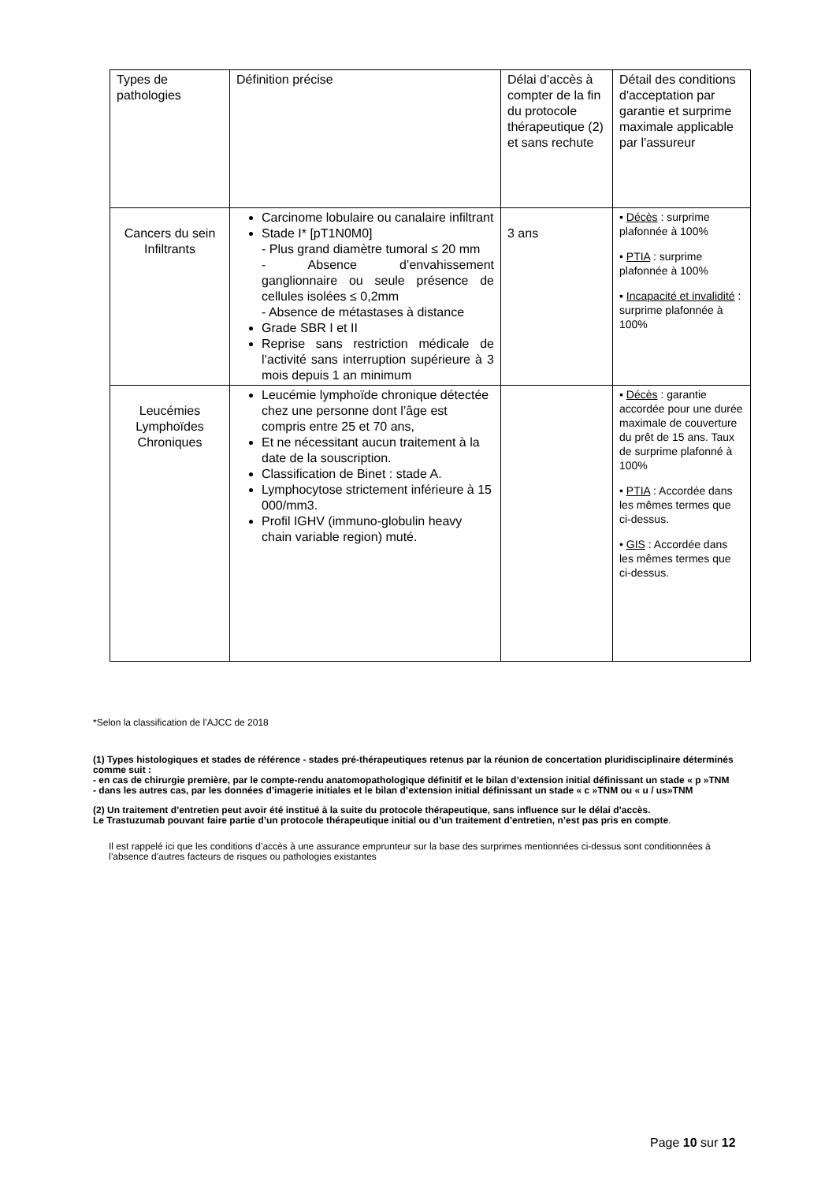| Types de pathologies | Définition précise | Délai d’accès à compter de la fin du protocole thérapeutique (2) et sans rechute | Détail des conditions d'acceptation par garantie et surprime maximale applicable par l'assureur |
| Cancers du sein Infiltrants | Carcinome lobulaire ou canalaire infiltrant Stade I* [pT1N0M0] - Plus grand diamètre tumoral ≤ 20 mm - Absence d’envahissement ganglionnaire ou seule présence de cellules isolées ≤ 0,2mm - Absence de métastases à distance Grade SBR I et II Reprise sans restriction médicale de l’activité sans interruption supérieure à 3 mois depuis 1 an minimum | 3 ans | ▪ Décès : surprime plafonnée à 100% • PTIA : surprime plafonnée à 100% ▪ Incapacité et invalidité : surprime plafonnée à 100% |
| Leucémies Lymphoïdes Chroniques | Leucémie lymphoïde chronique détectée chez une personne dont l’âge est compris entre 25 et 70 ans, Et ne nécessitant aucun traitement à la date de la souscription. Classification de Binet : stade A. Lymphocytose strictement inférieure à 15 000/mm3. Profil IGHV (immuno-globulin heavy chain variable region) muté. | | ▪ Décès : garantie accordée pour une durée maximale de couverture du prêt de 15 ans. Taux de surprime plafonné à 100% • PTIA : Accordée dans les mêmes termes que ci-dessus. • GIS : Accordée dans les mêmes termes que ci-dessus. |
*Selon la classification de l’AJCC de 2018
(1) Types histologiques et stades de référence - stades pré-thérapeutiques retenus par la réunion de concertation pluridisciplinaire déterminés comme suit :
- en cas de chirurgie première, par le compte-rendu anatomopathologique définitif et le bilan d’extension initial définissant un stade « p »TNM
- dans les autres cas, par les données d’imagerie initiales et le bilan d’extension initial définissant un stade « c »TNM ou « u / us»TNM
(2) Un traitement d’entretien peut avoir été institué à la suite du protocole thérapeutique, sans influence sur le délai d’accès.
Le Trastuzumab pouvant faire partie d’un protocole thérapeutique initial ou d’un traitement d’entretien, n’est pas pris en compte.
Il est rappelé ici que les conditions d’accès à une assurance emprunteur sur la base des surprimes mentionnées ci-dessus sont conditionnées à l’absence d'autres facteurs de risques ou pathologies existantes
Page 10 sur 12